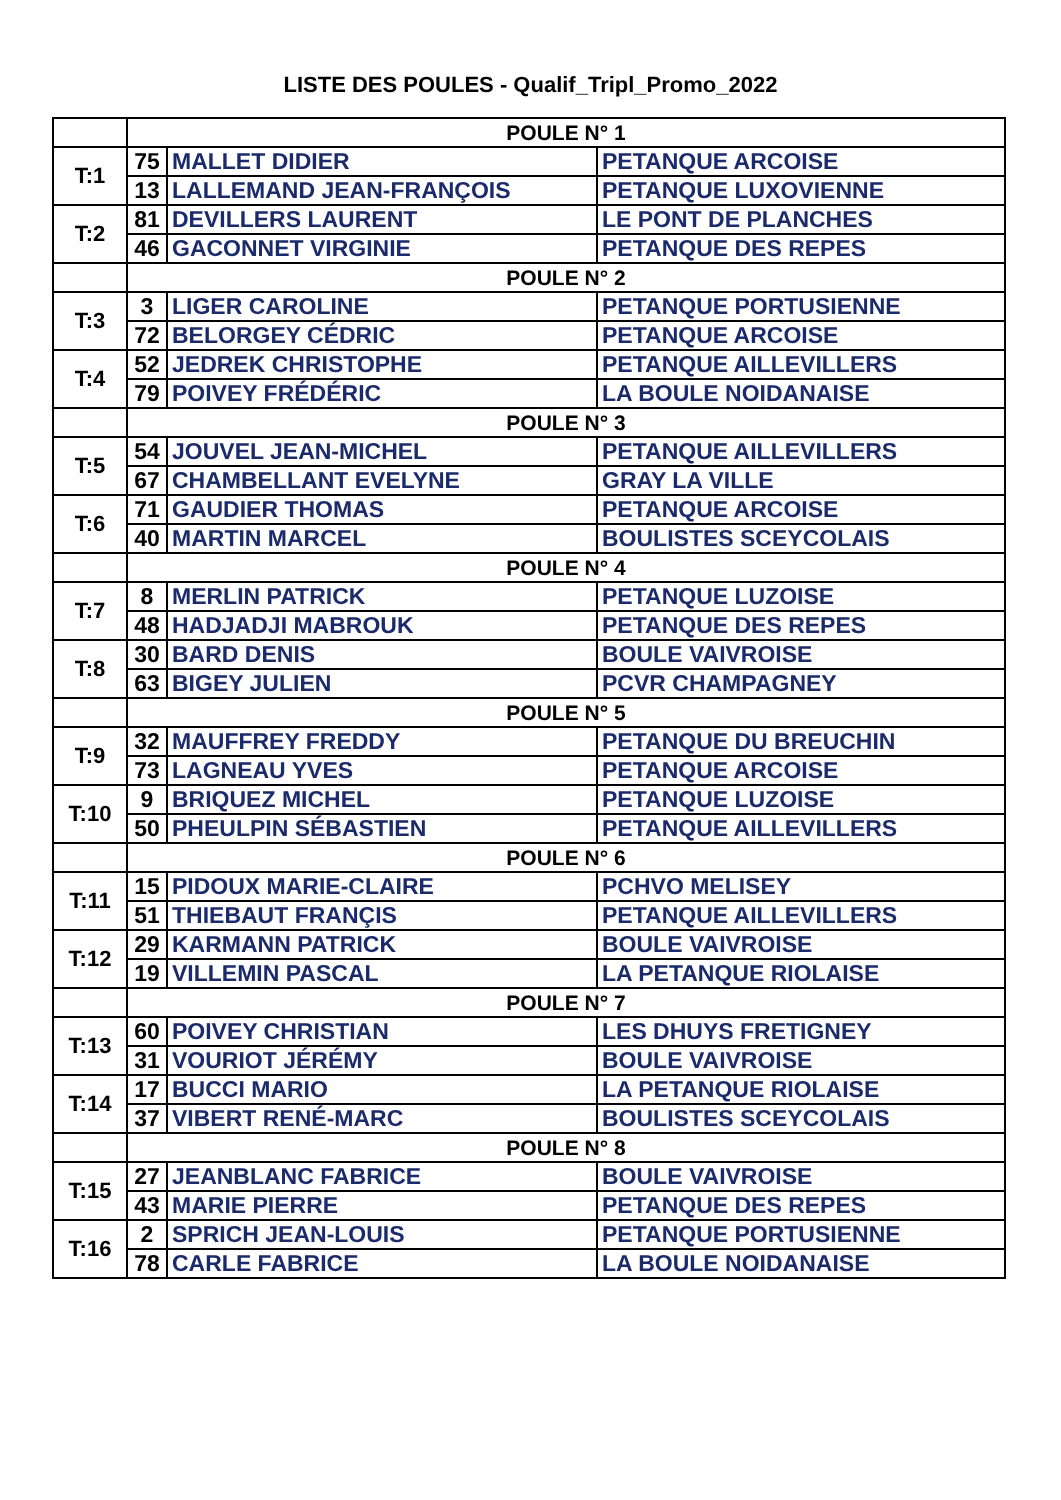LISTE DES POULES - Qualif_Tripl_Promo_2022
| | POULE N° 1 | | |
| T:1 | 75 | MALLET DIDIER | PETANQUE ARCOISE |
| | 13 | LALLEMAND JEAN-FRANÇOIS | PETANQUE LUXOVIENNE |
| T:2 | 81 | DEVILLERS LAURENT | LE PONT DE PLANCHES |
| | 46 | GACONNET VIRGINIE | PETANQUE DES REPES |
| | POULE N° 2 | | |
| T:3 | 3 | LIGER CAROLINE | PETANQUE PORTUSIENNE |
| | 72 | BELORGEY CÉDRIC | PETANQUE ARCOISE |
| T:4 | 52 | JEDREK CHRISTOPHE | PETANQUE AILLEVILLERS |
| | 79 | POIVEY FRÉDÉRIC | LA BOULE NOIDANAISE |
| | POULE N° 3 | | |
| T:5 | 54 | JOUVEL JEAN-MICHEL | PETANQUE AILLEVILLERS |
| | 67 | CHAMBELLANT EVELYNE | GRAY LA VILLE |
| T:6 | 71 | GAUDIER THOMAS | PETANQUE ARCOISE |
| | 40 | MARTIN MARCEL | BOULISTES SCEYCOLAIS |
| | POULE N° 4 | | |
| T:7 | 8 | MERLIN PATRICK | PETANQUE LUZOISE |
| | 48 | HADJADJI MABROUK | PETANQUE DES REPES |
| T:8 | 30 | BARD DENIS | BOULE VAIVROISE |
| | 63 | BIGEY JULIEN | PCVR CHAMPAGNEY |
| | POULE N° 5 | | |
| T:9 | 32 | MAUFFREY FREDDY | PETANQUE DU BREUCHIN |
| | 73 | LAGNEAU YVES | PETANQUE ARCOISE |
| T:10 | 9 | BRIQUEZ MICHEL | PETANQUE LUZOISE |
| | 50 | PHEULPIN SÉBASTIEN | PETANQUE AILLEVILLERS |
| | POULE N° 6 | | |
| T:11 | 15 | PIDOUX MARIE-CLAIRE | PCHVO MELISEY |
| | 51 | THIEBAUT FRANÇIS | PETANQUE AILLEVILLERS |
| T:12 | 29 | KARMANN PATRICK | BOULE VAIVROISE |
| | 19 | VILLEMIN PASCAL | LA PETANQUE RIOLAISE |
| | POULE N° 7 | | |
| T:13 | 60 | POIVEY CHRISTIAN | LES DHUYS FRETIGNEY |
| | 31 | VOURIOT JÉRÉMY | BOULE VAIVROISE |
| T:14 | 17 | BUCCI MARIO | LA PETANQUE RIOLAISE |
| | 37 | VIBERT RENÉ-MARC | BOULISTES SCEYCOLAIS |
| | POULE N° 8 | | |
| T:15 | 27 | JEANBLANC FABRICE | BOULE VAIVROISE |
| | 43 | MARIE PIERRE | PETANQUE DES REPES |
| T:16 | 2 | SPRICH JEAN-LOUIS | PETANQUE PORTUSIENNE |
| | 78 | CARLE FABRICE | LA BOULE NOIDANAISE |